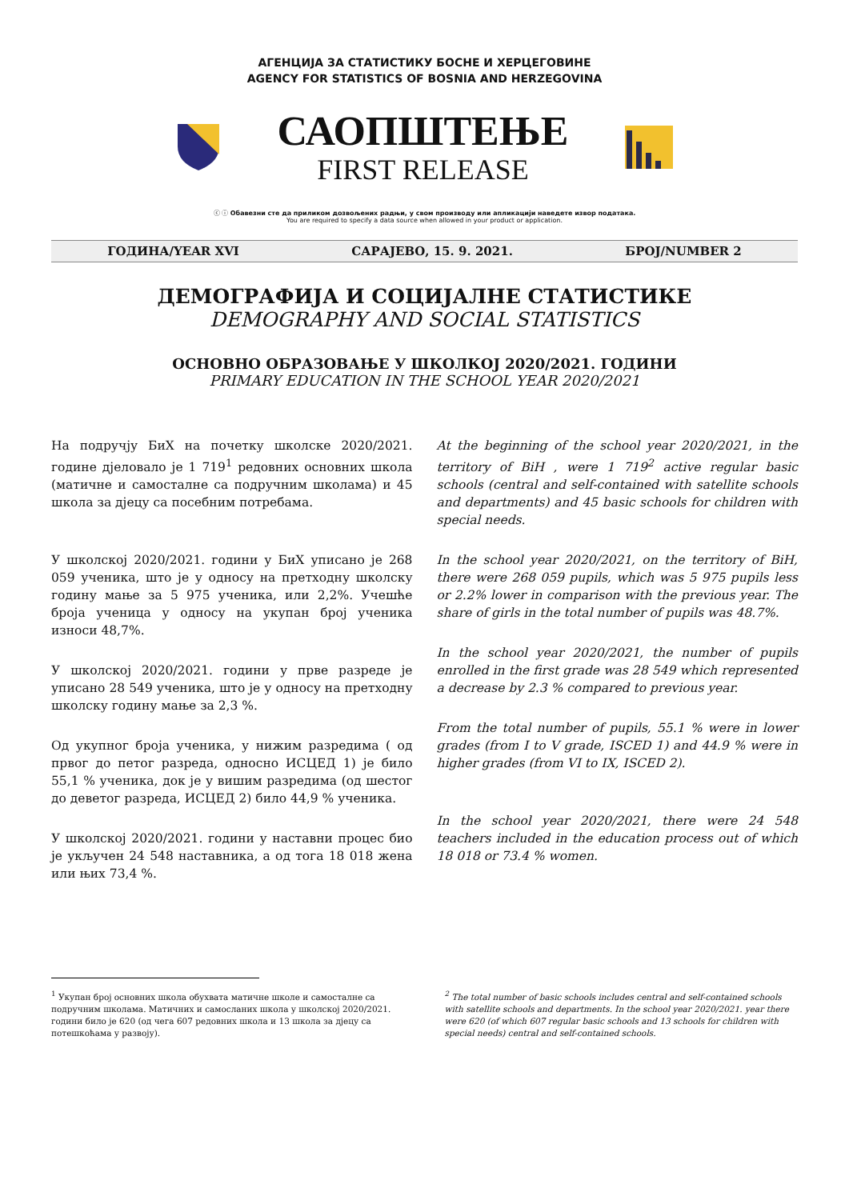АГЕНЦИЈА ЗА СТАТИСТИКУ БОСНЕ И ХЕРЦЕГОВИНЕ
AGENCY FOR STATISTICS OF BOSNIA AND HERZEGOVINA
САОПШТЕЊЕ
FIRST RELEASE
ⓒ ⓘ Обавезни сте да приликом дозвољених радњи, у свом производу или апликацији наведете извор података.
You are required to specify a data source when allowed in your product or application.
ГОДИНА/YEAR XVI САРАЈЕВО, 15. 9. 2021. БРОЈ/NUMBER 2
ДЕМОГРАФИЈА И СОЦИЈАЛНЕ СТАТИСТИКЕ
DEMOGRAPHY AND SOCIAL STATISTICS
ОСНОВНО ОБРАЗОВАЊЕ У ШКОЛКОЈ 2020/2021. ГОДИНИ
PRIMARY EDUCATION IN THE SCHOOL YEAR 2020/2021
На подручју БиХ на почетку школске 2020/2021. године дјеловало је 1 719<sup>1</sup> редовних основних школа (матичне и самосталне са подручним школама) и 45 школа за дјецу са посебним потребама.
У школској 2020/2021. години у БиХ уписано је 268 059 ученика, што је у односу на претходну школску годину мање за 5 975 ученика, или 2,2%. Учешће броја ученица у односу на укупан број ученика износи 48,7%.
У школској 2020/2021. години у прве разреде је уписано 28 549 ученика, што је у односу на претходну школску годину мање за 2,3 %.
Од укупног броја ученика, у нижим разредима ( од првог до петог разреда, односно ИСЦЕД 1) је било 55,1 % ученика, док је у вишим разредима (од шестог до деветог разреда, ИСЦЕД 2) било 44,9 % ученика.
У школској 2020/2021. години у наставни процес био је укључен 24 548 наставника, а од тога 18 018 жена или њих 73,4 %.
At the beginning of the school year 2020/2021, in the territory of BiH , were 1 719<sup>2</sup> active regular basic schools (central and self-contained with satellite schools and departments) and 45 basic schools for children with special needs.
In the school year 2020/2021, on the territory of BiH, there were 268 059 pupils, which was 5 975 pupils less or 2.2% lower in comparison with the previous year. The share of girls in the total number of pupils was 48.7%.
In the school year 2020/2021, the number of pupils enrolled in the first grade was 28 549 which represented a decrease by 2.3 % compared to previous year.
From the total number of pupils, 55.1 % were in lower grades (from I to V grade, ISCED 1) and 44.9 % were in higher grades (from VI to IX, ISCED 2).
In the school year 2020/2021, there were 24 548 teachers included in the education process out of which 18 018 or 73.4 % women.
<sup>1</sup> Укупан број основних школа обухвата матичне школе и самосталне са подручним школама. Матичних и самосланих школа у школској 2020/2021. години било је 620 (од чега 607 редовних школа и 13 школа за дјецу са потешкоћама у развоју).
<sup>2</sup> The total number of basic schools includes central and self-contained schools with satellite schools and departments. In the school year 2020/2021. year there were 620 (of which 607 regular basic schools and 13 schools for children with special needs) central and self-contained schools.